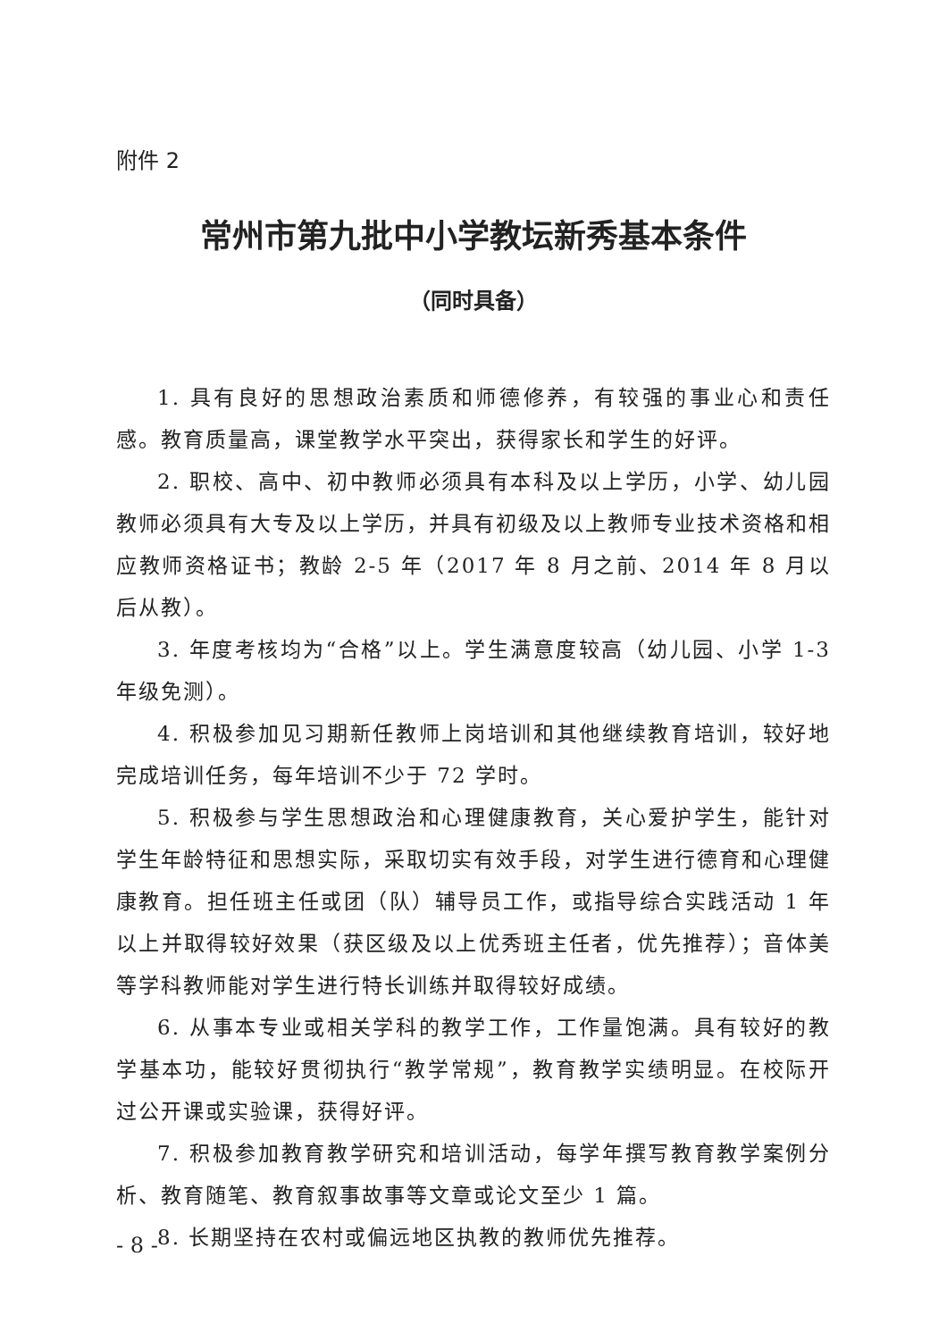附件 2
常州市第九批中小学教坛新秀基本条件
（同时具备）
1. 具有良好的思想政治素质和师德修养，有较强的事业心和责任感。教育质量高，课堂教学水平突出，获得家长和学生的好评。
2. 职校、高中、初中教师必须具有本科及以上学历，小学、幼儿园教师必须具有大专及以上学历，并具有初级及以上教师专业技术资格和相应教师资格证书；教龄 2-5 年（2017 年 8 月之前、2014 年 8 月以后从教）。
3. 年度考核均为“合格”以上。学生满意度较高（幼儿园、小学 1-3 年级免测）。
4. 积极参加见习期新任教师上岗培训和其他继续教育培训，较好地完成培训任务，每年培训不少于 72 学时。
5. 积极参与学生思想政治和心理健康教育，关心爱护学生，能针对学生年龄特征和思想实际，采取切实有效手段，对学生进行德育和心理健康教育。担任班主任或团（队）辅导员工作，或指导综合实践活动 1 年以上并取得较好效果（获区级及以上优秀班主任者，优先推荐）；音体美等学科教师能对学生进行特长训练并取得较好成绩。
6. 从事本专业或相关学科的教学工作，工作量饱满。具有较好的教学基本功，能较好贯彻执行“教学常规”，教育教学实绩明显。在校际开过公开课或实验课，获得好评。
7. 积极参加教育教学研究和培训活动，每学年撰写教育教学案例分析、教育随笔、教育叙事故事等文章或论文至少 1 篇。
8. 长期坚持在农村或偏远地区执教的教师优先推荐。
- 8 -